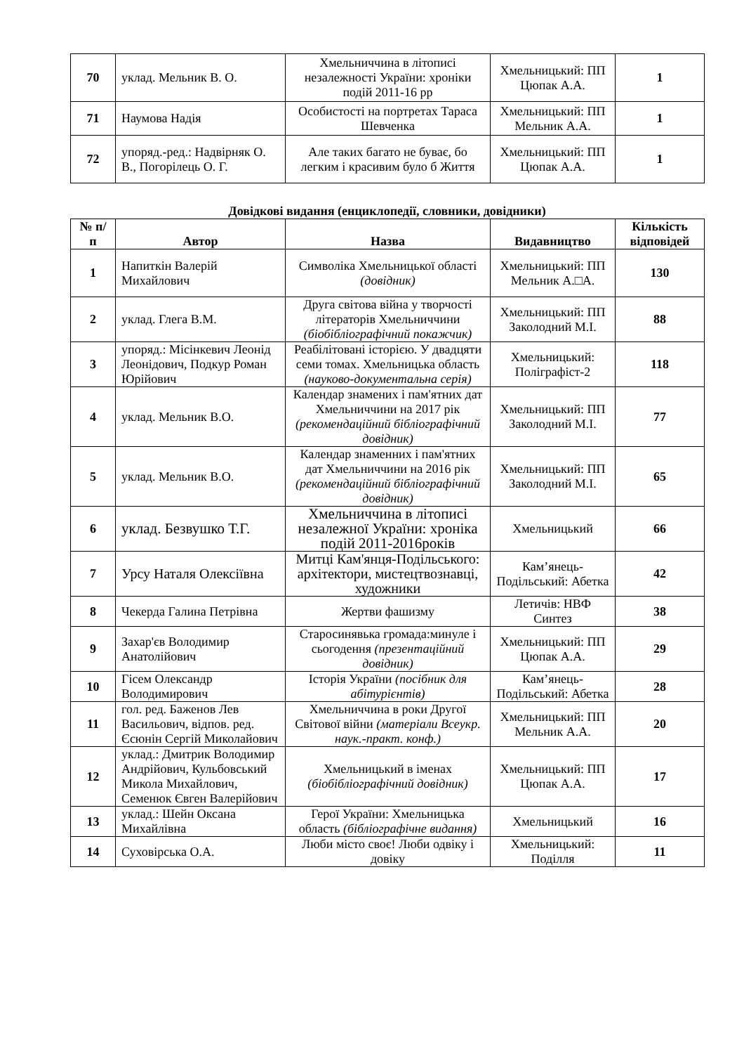| 70 | уклад. Мельник В. О. | Хмельниччина в літописі незалежності України: хроніки подій 2011-16 рр | Хмельницький: ПП Цюпак А.А. | 1 |
| 71 | Наумова Надія | Особистості на портретах Тараса Шевченка | Хмельницький: ПП Мельник А.А. | 1 |
| 72 | упоряд.-ред.: Надвірняк О. В., Погорілець О. Г. | Але таких багато не буває, бо легким і красивим було б Життя | Хмельницький: ПП Цюпак А.А. | 1 |
Довідкові видання (енциклопедії, словники, довідники)
| № п/п | Автор | Назва | Видавництво | Кількість відповідей |
| --- | --- | --- | --- | --- |
| 1 | Напиткін Валерій Михайлович | Символіка Хмельницької області (довідник) | Хмельницький: ПП Мельник А.□А. | 130 |
| 2 | уклад. Глега В.М. | Друга світова війна у творчості літераторів Хмельниччини (біобібліографічний покажчик) | Хмельницький: ПП Заколодний М.І. | 88 |
| 3 | упоряд.: Місінкевич Леонід Леонідович, Подкур Роман Юрійович | Реабілітовані історією. У двадцяти семи томах. Хмельницька область (науково-документальна серія) | Хмельницький: Поліграфіст-2 | 118 |
| 4 | уклад. Мельник В.О. | Календар знамених і пам'ятних дат Хмельниччини на 2017 рік (рекомендаційний бібліографічний довідник) | Хмельницький: ПП Заколодний М.І. | 77 |
| 5 | уклад. Мельник В.О. | Календар знаменних і пам'ятних дат Хмельниччини на 2016 рік (рекомендаційний бібліографічний довідник) | Хмельницький: ПП Заколодний М.І. | 65 |
| 6 | уклад. Безвушко Т.Г. | Хмельниччина в літописі незалежної України: хроніка подій 2011-2016років | Хмельницький | 66 |
| 7 | Урсу Наталя Олексіївна | Митці Кам'янця-Подільського: архітектори, мистецтвознавці, художники | Кам’янець-Подільський: Абетка | 42 |
| 8 | Чекерда Галина Петрівна | Жертви фашизму | Летичів: НВФ Синтез | 38 |
| 9 | Захар'єв Володимир Анатолійович | Старосинявька громада:минуле і сьогодення (презентаційний довідник) | Хмельницький: ПП Цюпак А.А. | 29 |
| 10 | Гісем Олександр Володимирович | Історія України (посібник для абітурієнтів) | Кам’янець-Подільський: Абетка | 28 |
| 11 | гол. ред. Баженов Лев Васильович, відпов. ред. Єсюнін Сергій Миколайович | Хмельниччина в роки Другої Світової війни (матеріали Всеукр. наук.-практ. конф.) | Хмельницький: ПП Мельник А.А. | 20 |
| 12 | уклад.: Дмитрик Володимир Андрійович, Кульбовський Микола Михайлович, Семенюк Євген Валерійович | Хмельницький в іменах (біобібліографічний довідник) | Хмельницький: ПП Цюпак А.А. | 17 |
| 13 | уклад.: Шейн Оксана Михайлівна | Герої України: Хмельницька область (бібліографічне видання) | Хмельницький | 16 |
| 14 | Суховірська О.А. | Люби місто своє! Люби одвіку і довіку | Хмельницький: Поділля | 11 |